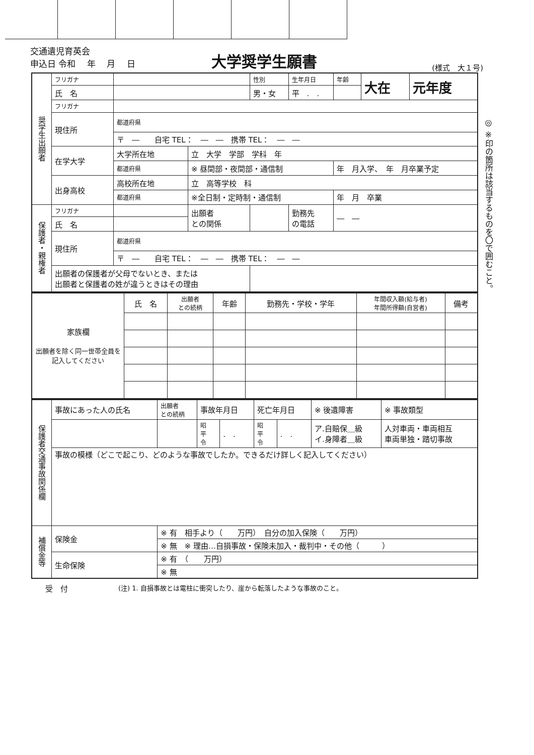交通遺児育英会
申込日 令和　 年　 月　 日
大学奨学生願書
(様式　大１号)
| 奨学生出願者 | フリガナ | | | 性別 | 生年月日 | 年齢 | 大在 | 元年度 |
| | 氏 名 | | | 男・女 | 平 . . | | | |
| | フリガナ | | | | | | | |
| | 現住所 | 都道府県 | | | | | | |
| | | 〒 ― 自宅 TEL： ― ― 携帯 TEL： ― ― | | | | | | |
| | 在学大学 | 大学所在地 | 立 大学 学部 学科 年 | | | | | |
| | | 都道府県 | ※ 昼間部・夜間部・通信制 | | | 年 月入学、 年 月卒業予定 | | |
| | 出身高校 | 高校所在地 | 立 高等学校 科 | | | | | |
| | | 都道府県 | ※全日制・定時制・通信制 | | | 年 月 卒業 | | |
| 保護者・親権者 | フリガナ | | 出願者 との関係 | | 勤務先 の電話 | ― ― | | |
| | 氏 名 | | | | | | | |
| | 現住所 | 都道府県 | | | | | | |
| | | 〒 ― 自宅 TEL： ― ― 携帯 TEL： ― ― | | | | | | |
| | 出願者の保護者が父母でないとき、または 出願者と保護者の姓が違うときはその理由 | | | | | | | |
◎ ※印の箇所は該当するものを〇で囲むこと。
| 家族欄 出願者を除く同一世帯全員を記入してください | 氏 名 | 出願者 との続柄 | 年齢 | 勤務先・学校・学年 | 年間収入額(給与者) 年間所得額(自営者) | 備考 |
| --- | --- | --- | --- | --- | --- | --- |
| 保護者交通事故関係欄 | 事故にあった人の氏名 | 出願者 との続柄 | 事故年月日 | | 死亡年月日 | | ※ 後遺障害 | ※ 事故類型 |
| | | | 昭 平 令 | . . | 昭 平 令 | . . | ア.自賠保＿級 イ.身障者＿級 | 人対車両・車両相互 車両単独・踏切事故 |
| | 事故の模様（どこで起こり、どのような事故でしたか。できるだけ詳しく記入してください） | | | | | | | |
| 補償金等 | 保険金 | ※ 有 相手より（ 万円） 自分の加入保険（ 万円） | | | | | | |
| | | ※ 無 ※ 理由…自損事故・保険未加入・裁判中・その他（ ） | | | | | | |
| | 生命保険 | ※ 有 （ 万円） | | | | | | |
| | | ※ 無 | | | | | | |
受　付 (注) 1. 自損事故とは電柱に衝突したり、崖から転落したような事故のこと。